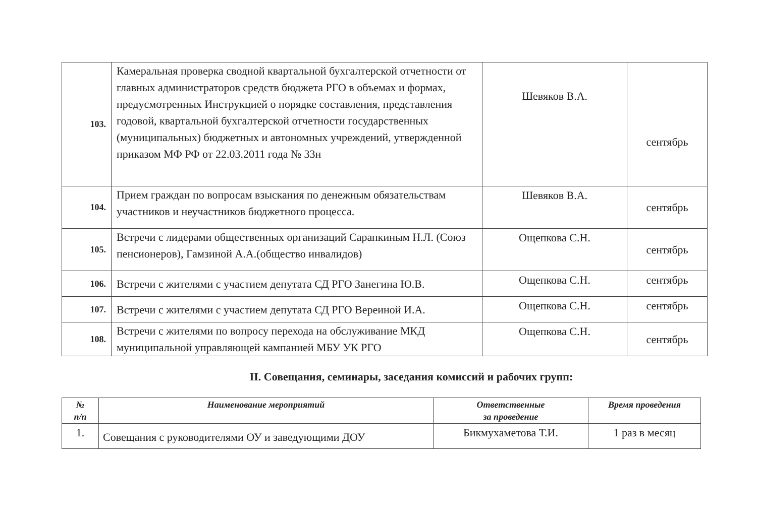| 103. | Камеральная проверка сводной квартальной бухгалтерской отчетности от главных администраторов средств бюджета РГО в объемах и формах, предусмотренных Инструкцией о порядке составления, представления годовой, квартальной бухгалтерской отчетности государственных (муниципальных) бюджетных и автономных учреждений, утвержденной приказом МФ РФ от 22.03.2011 года № 33н | Шевяков В.А. | сентябрь |
| 104. | Прием граждан по вопросам взыскания по денежным обязательствам участников и неучастников бюджетного процесса. | Шевяков В.А. | сентябрь |
| 105. | Встречи с лидерами общественных организаций Сарапкиным Н.Л. (Союз пенсионеров), Гамзиной А.А.(общество инвалидов) | Ощепкова С.Н. | сентябрь |
| 106. | Встречи с жителями с участием депутата СД РГО Занегина Ю.В. | Ощепкова С.Н. | сентябрь |
| 107. | Встречи с жителями с участием депутата СД РГО Вереиной И.А. | Ощепкова С.Н. | сентябрь |
| 108. | Встречи с жителями по вопросу перехода на обслуживание МКД муниципальной управляющей кампанией МБУ УК РГО | Ощепкова С.Н. | сентябрь |
II. Совещания, семинары, заседания комиссий и рабочих групп:
| № п/п | Наименование мероприятий | Ответственные за проведение | Время проведения |
| --- | --- | --- | --- |
| 1. | Совещания с руководителями ОУ и заведующими ДОУ | Бикмухаметова Т.И. | 1 раз в месяц |